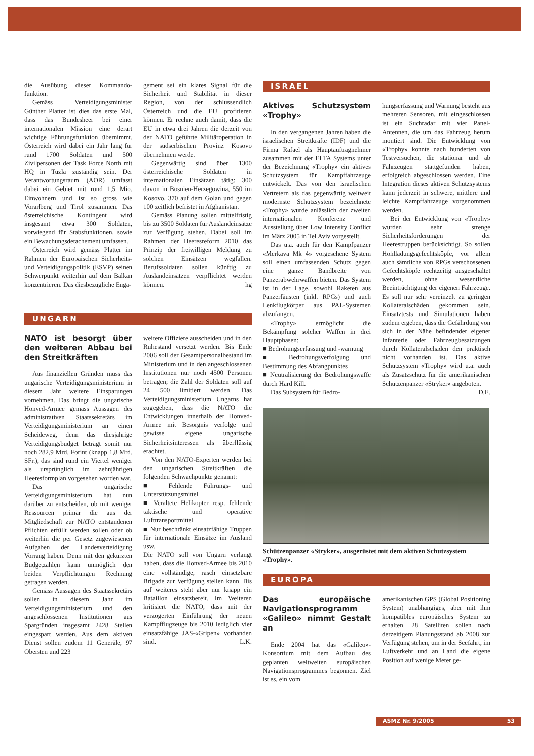die Ausübung dieser Kommando-funktion.
Gemäss Verteidigungsminister Günther Platter ist dies das erste Mal, dass das Bundesheer bei einer internationalen Mission eine derart wichtige Führungsfunktion übernimmt. Österreich wird dabei ein Jahr lang für rund 1700 Soldaten und 500 Zivilpersonen der Task Force North mit HQ in Tuzla zuständig sein. Der Verantwortungsraum (AOR) umfasst dabei ein Gebiet mit rund 1,5 Mio. Einwohnern und ist so gross wie Vorarlberg und Tirol zusammen. Das österreichische Kontingent wird insgesamt etwa 300 Soldaten, vorwiegend für Stabsfunktionen, sowie ein Bewachungsdetachement umfassen.
Österreich wird gemäss Platter im Rahmen der Europäischen Sicherheits- und Verteidigungspolitik (ESVP) seinen Schwerpunkt weiterhin auf dem Balkan konzentrieren. Das diesbezügliche Enga-
gement sei ein klares Signal für die Sicherheit und Stabilität in dieser Region, von der schlussendlich Österreich und die EU profitieren können. Er rechne auch damit, dass die EU in etwa drei Jahren die derzeit von der NATO geführte Militäroperation in der südserbischen Provinz Kosovo übernehmen werde.
Gegenwärtig sind über 1300 österreichische Soldaten in internationalen Einsätzen tätig: 300 davon in Bosnien-Herzegowina, 550 im Kosovo, 370 auf dem Golan und gegen 100 zeitlich befristet in Afghanistan.
Gemäss Planung sollen mittelfristig bis zu 3500 Soldaten für Auslandeinsätze zur Verfügung stehen. Dabei soll im Rahmen der Heeresreform 2010 das Prinzip der freiwilligen Meldung zu solchen Einsätzen wegfallen. Berufssoldaten sollen künftig zu Auslandeinsätzen verpflichtet werden können. hg
UNGARN
NATO ist besorgt über den weiteren Abbau bei den Streitkräften
Aus finanziellen Gründen muss das ungarische Verteidigungsministerium in diesem Jahr weitere Einsparungen vornehmen. Das bringt die ungarische Honved-Armee gemäss Aussagen des administrativen Staatssekretärs im Verteidigungsministerium an einen Scheideweg, denn das diesjährige Verteidigungsbudget beträgt somit nur noch 282,9 Mrd. Forint (knapp 1,8 Mrd. SFr.), das sind rund ein Viertel weniger als ursprünglich im zehnjährigen Heeresformplan vorgesehen worden war.
Das ungarische Verteidigungsministerium hat nun darüber zu entscheiden, ob mit weniger Ressourcen primär die aus der Mitgliedschaft zur NATO entstandenen Pflichten erfüllt werden sollen oder ob weiterhin die per Gesetz zugewiesenen Aufgaben der Landesverteidigung Vorrang haben. Denn mit den gekürzten Budgetzahlen kann unmöglich den beiden Verpflichtungen Rechnung getragen werden.
Gemäss Aussagen des Staatssekretärs sollen in diesem Jahr im Verteidigungsministerium und den angeschlossenen Institutionen aus Spargründen insgesamt 2428 Stellen eingespart werden. Aus dem aktiven Dienst sollen zudem 11 Generäle, 97 Obersten und 223
weitere Offiziere ausscheiden und in den Ruhestand versetzt werden. Bis Ende 2006 soll der Gesamtpersonalbestand im Ministerium und in den angeschlossenen Institutionen nur noch 4500 Personen betragen; die Zahl der Soldaten soll auf 24 500 limitiert werden. Das Verteidigungsministerium Ungarns hat zugegeben, dass die NATO die Entwicklungen innerhalb der Honved-Armee mit Besorgnis verfolge und gewisse eigene ungarische Sicherheitsinteressen als überflüssig erachtet.
Von den NATO-Experten werden bei den ungarischen Streitkräften die folgenden Schwachpunkte genannt:
■ Fehlende Führungs- und Unterstützungsmittel
■ Veraltete Helikopter resp. fehlende taktische und operative Lufttransportmittel
■ Nur beschränkt einsatzfähige Truppen für internationale Einsätze im Ausland usw.
Die NATO soll von Ungarn verlangt haben, dass die Honved-Armee bis 2010 eine vollständige, rasch einsetzbare Brigade zur Verfügung stellen kann. Bis auf weiteres steht aber nur knapp ein Bataillon einsatzbereit. Im Weiteren kritisiert die NATO, dass mit der verzögerten Einführung der neuen Kampfflugzeuge bis 2010 lediglich vier einsatzfähige JAS-«Gripen» vorhanden sind. L.K.
ISRAEL
Aktives Schutzsystem «Trophy»
In den vergangenen Jahren haben die israelischen Streitkräfte (IDF) und die Firma Rafael als Hauptauftragnehmer zusammen mit der ELTA Systems unter der Bezeichnung «Trophy» ein aktives Schutzsystem für Kampffahrzeuge entwickelt. Das von den israelischen Vertretern als das gegenwärtig weltweit modernste Schutzsystem bezeichnete «Trophy» wurde anlässlich der zweiten internationalen Konferenz und Ausstellung über Low Intensity Conflict im März 2005 in Tel Aviv vorgestellt.
Das u.a. auch für den Kampfpanzer «Merkava Mk 4» vorgesehene System soll einen umfassenden Schutz gegen eine ganze Bandbreite von Panzerabwehrwaffen bieten. Das System ist in der Lage, sowohl Raketen aus Panzerfäusten (inkl. RPGs) und auch Lenkflugkörper aus PAL-Systemen abzufangen.
«Trophy» ermöglicht die Bekämpfung solcher Waffen in drei Hauptphasen:
■ Bedrohungserfassung und -warnung
■ Bedrohungsverfolgung und Bestimmung des Abfangpunktes
■ Neutralisierung der Bedrohungswaffe durch Hard Kill.
Das Subsystem für Bedro-
hungserfassung und Warnung besteht aus mehreren Sensoren, mit eingeschlossen ist ein Suchradar mit vier Panel-Antennen, die um das Fahrzeug herum montiert sind. Die Entwicklung von «Trophy» konnte nach hunderten von Testversuchen, die stationär und ab Fahrzeugen stattgefunden haben, erfolgreich abgeschlossen werden. Eine Integration dieses aktiven Schutzsystems kann jederzeit in schwere, mittlere und leichte Kampffahrzeuge vorgenommen werden.
Bei der Entwicklung von «Trophy» wurden sehr strenge Sicherheitsforderungen der Heerestruppen berücksichtigt. So sollen Hohlladungsgefechtsköpfe, vor allem auch sämtliche von RPGs verschossenen Gefechtsköpfe rechtzeitig ausgeschaltet werden, ohne wesentliche Beeinträchtigung der eigenen Fahrzeuge. Es soll nur sehr vereinzelt zu geringen Kollateralschäden gekommen sein. Einsatztests und Simulationen haben zudem ergeben, dass die Gefährdung von sich in der Nähe befindender eigener Infanterie oder Fahrzeugbesatzungen durch Kollateralschaden den praktisch nicht vorhanden ist. Das aktive Schutzsystem «Trophy» wird u.a. auch als Zusatzschutz für die amerikanischen Schützenpanzer «Stryker» angeboten. D.E.
Schützenpanzer «Stryker», ausgerüstet mit dem aktiven Schutzsystem «Trophy».
EUROPA
Das europäische Navigationsprogramm «Galileo» nimmt Gestalt an
Ende 2004 hat das «Galileo»-Konsortium mit dem Aufbau des geplanten weltweiten europäischen Navigationsprogrammes begonnen. Ziel ist es, ein vom
amerikanischen GPS (Global Positioning System) unabhängiges, aber mit ihm kompatibles europäisches System zu erhalten. 28 Satelliten sollen nach derzeitigem Planungsstand ab 2008 zur Verfügung stehen, um in der Seefahrt, im Luftverkehr und an Land die eigene Position auf wenige Meter ge-
ASMZ Nr. 9/2005 53